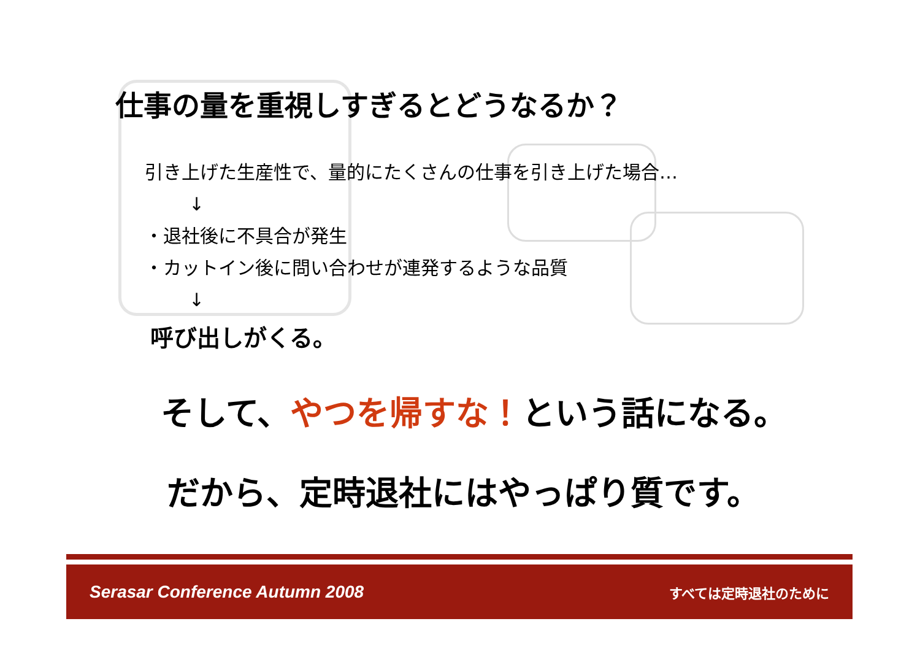仕事の量を重視しすぎるとどうなるか？
引き上げた生産性で、量的にたくさんの仕事を引き上げた場合…
↓
・退社後に不具合が発生
・カットイン後に問い合わせが連発するような品質
↓
呼び出しがくる。
そして、やつを帰すな！という話になる。
だから、定時退社にはやっぱり質です。
Serasar Conference Autumn 2008 すべては定時退社のために